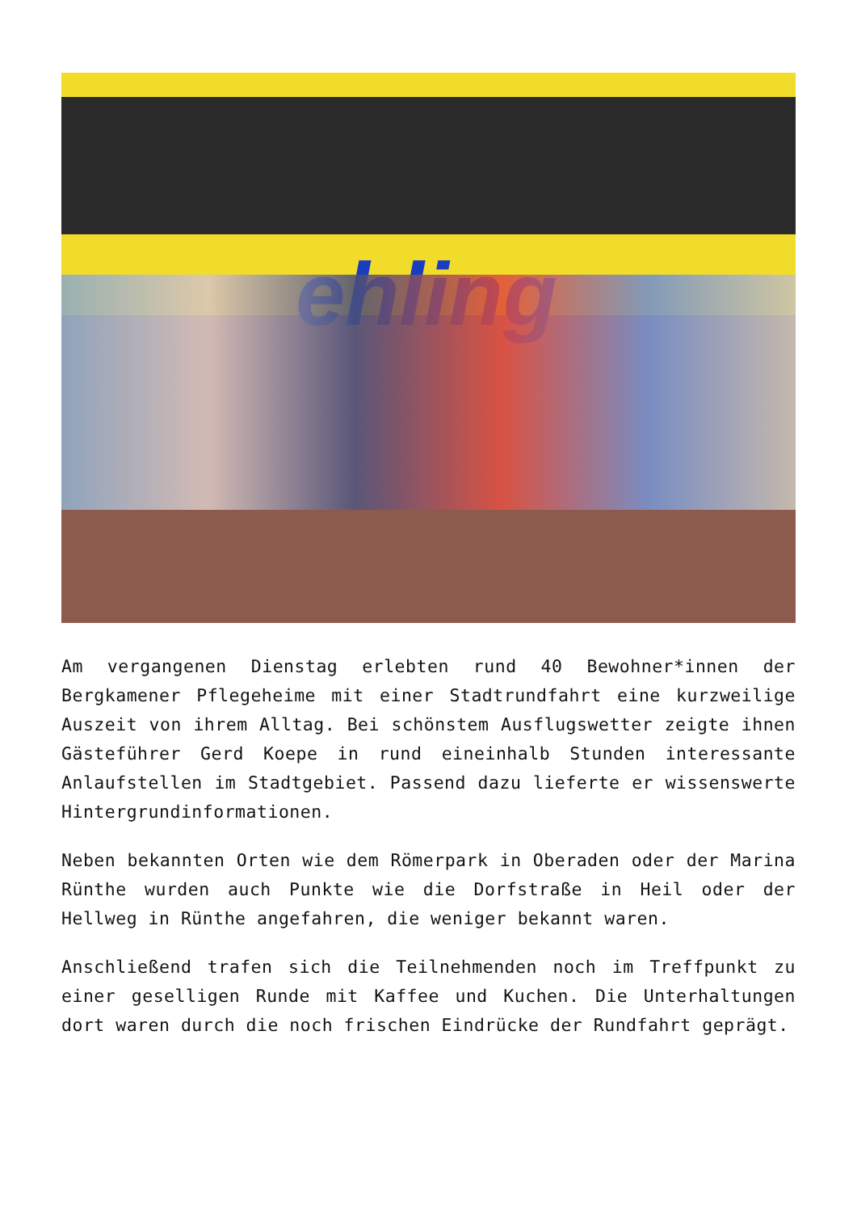ehling
Am vergangenen Dienstag erlebten rund 40 Bewohner*innen der Bergkamener Pflegeheime mit einer Stadtrundfahrt eine kurzweilige Auszeit von ihrem Alltag. Bei schönstem Ausflugswetter zeigte ihnen Gästeführer Gerd Koepe in rund eineinhalb Stunden interessante Anlaufstellen im Stadtgebiet. Passend dazu lieferte er wissenswerte Hintergrundinformationen.
Neben bekannten Orten wie dem Römerpark in Oberaden oder der Marina Rünthe wurden auch Punkte wie die Dorfstraße in Heil oder der Hellweg in Rünthe angefahren, die weniger bekannt waren.
Anschließend trafen sich die Teilnehmenden noch im Treffpunkt zu einer geselligen Runde mit Kaffee und Kuchen. Die Unterhaltungen dort waren durch die noch frischen Eindrücke der Rundfahrt geprägt.